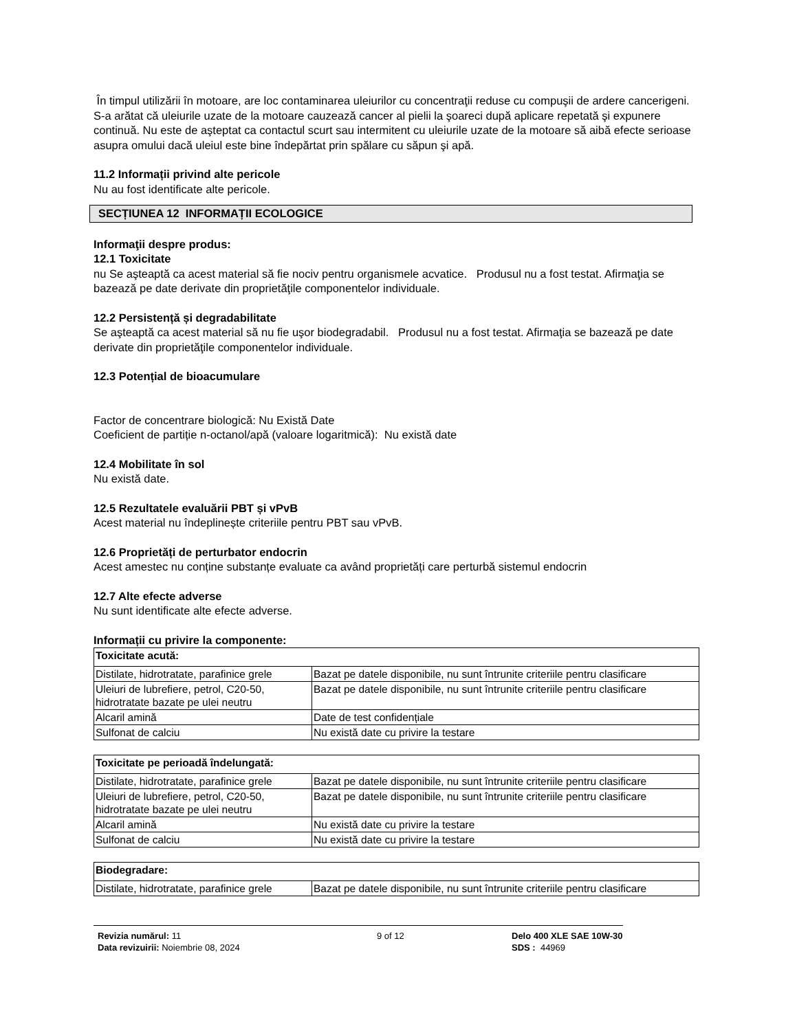În timpul utilizării în motoare, are loc contaminarea uleiurilor cu concentraţii reduse cu compuşii de ardere cancerigeni. S-a arătat că uleiurile uzate de la motoare cauzează cancer al pielii la şoareci după aplicare repetată şi expunere continuă. Nu este de aşteptat ca contactul scurt sau intermitent cu uleiurile uzate de la motoare să aibă efecte serioase asupra omului dacă uleiul este bine îndepărtat prin spălare cu săpun şi apă.
11.2 Informații privind alte pericole
Nu au fost identificate alte pericole.
SECȚIUNEA 12 INFORMAȚII ECOLOGICE
Informaţii despre produs:
12.1 Toxicitate
nu Se aşteaptă ca acest material să fie nociv pentru organismele acvatice. Produsul nu a fost testat. Afirmaţia se bazează pe date derivate din proprietăţile componentelor individuale.
12.2 Persistență și degradabilitate
Se aşteaptă ca acest material să nu fie uşor biodegradabil. Produsul nu a fost testat. Afirmaţia se bazează pe date derivate din proprietăţile componentelor individuale.
12.3 Potențial de bioacumulare
Factor de concentrare biologică: Nu Există Date
Coeficient de partiție n-octanol/apă (valoare logaritmică): Nu există date
12.4 Mobilitate în sol
Nu există date.
12.5 Rezultatele evaluării PBT și vPvB
Acest material nu îndeplinește criteriile pentru PBT sau vPvB.
12.6 Proprietăți de perturbator endocrin
Acest amestec nu conține substanțe evaluate ca având proprietăți care perturbă sistemul endocrin
12.7 Alte efecte adverse
Nu sunt identificate alte efecte adverse.
Informații cu privire la componente:
| Toxicitate acută: | |
| Distilate, hidrotratate, parafinice grele | Bazat pe datele disponibile, nu sunt întrunite criteriile pentru clasificare |
| Uleiuri de lubrefiere, petrol, C20-50, hidrotratate bazate pe ulei neutru | Bazat pe datele disponibile, nu sunt întrunite criteriile pentru clasificare |
| Alcaril amină | Date de test confidențiale |
| Sulfonat de calciu | Nu există date cu privire la testare |
| Toxicitate pe perioadă îndelungată: | |
| Distilate, hidrotratate, parafinice grele | Bazat pe datele disponibile, nu sunt întrunite criteriile pentru clasificare |
| Uleiuri de lubrefiere, petrol, C20-50, hidrotratate bazate pe ulei neutru | Bazat pe datele disponibile, nu sunt întrunite criteriile pentru clasificare |
| Alcaril amină | Nu există date cu privire la testare |
| Sulfonat de calciu | Nu există date cu privire la testare |
| Biodegradare: | |
| Distilate, hidrotratate, parafinice grele | Bazat pe datele disponibile, nu sunt întrunite criteriile pentru clasificare |
Revizia numărul: 11
Data revizuirii: Noiembrie 08, 2024
9 of 12 Delo 400 XLE SAE 10W-30
SDS : 44969